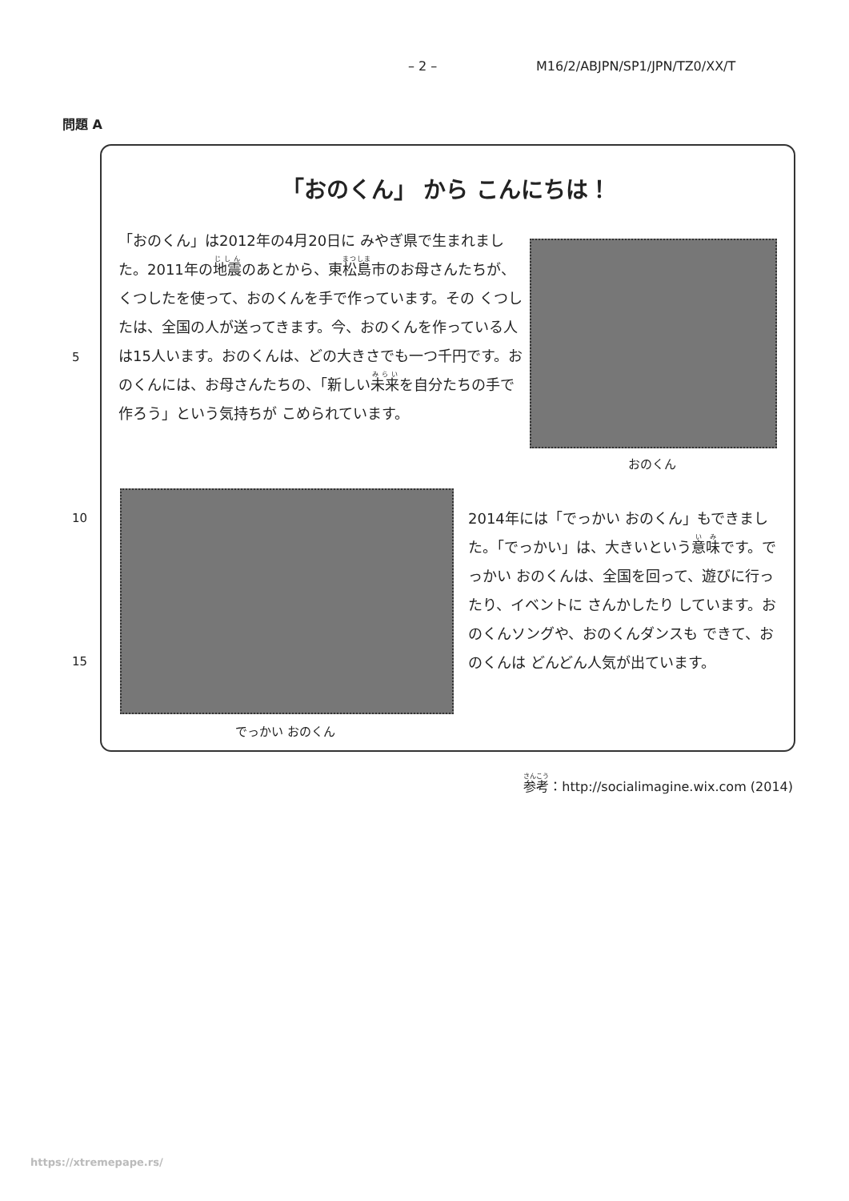– 2 – M16/2/ABJPN/SP1/JPN/TZ0/XX/T
問題 A
「おのくん」 から こんにちは！
「おのくん」は2012年の4月20日に みやぎ県で生まれました。2011年の地震のあとから、東松島市のお母さんたちが、くつしたを使って、おのくんを手で作っています。その くつしたは、全国の人が送ってきます。今、おのくんを作っている人は15人います。おのくんは、どの大きさでも一つ千円です。おのくんには、お母さんたちの、「新しい未来を自分たちの手で作ろう」という気持ちが こめられています。
おのくん
でっかい おのくん
2014年には「でっかい おのくん」もできました。「でっかい」は、大きいという意味です。でっかい おのくんは、全国を回って、遊びに行ったり、イベントに さんかしたり しています。おのくんソングや、おのくんダンスも できて、おのくんは どんどん人気が出ています。
5
10
15
参考：http://socialimagine.wix.com (2014)
https://xtremepape.rs/